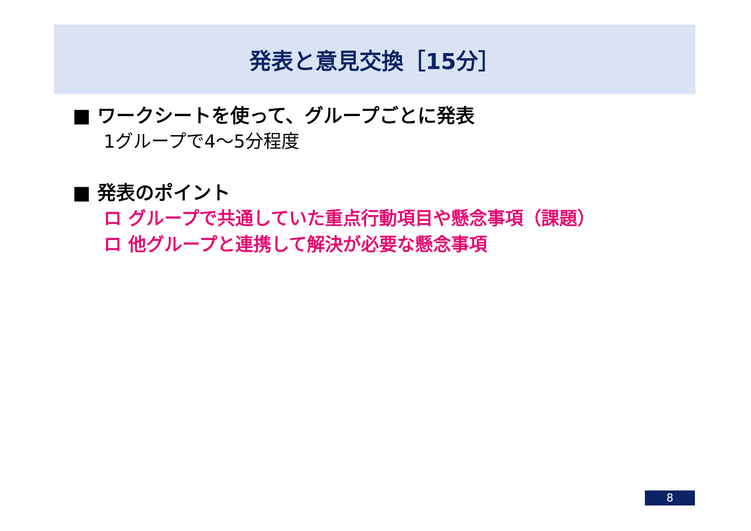発表と意見交換［15分］
■ ワークシートを使って、グループごとに発表
1グループで4～5分程度
■ 発表のポイント
ロ グループで共通していた重点行動項目や懸念事項（課題）
ロ 他グループと連携して解決が必要な懸念事項
8